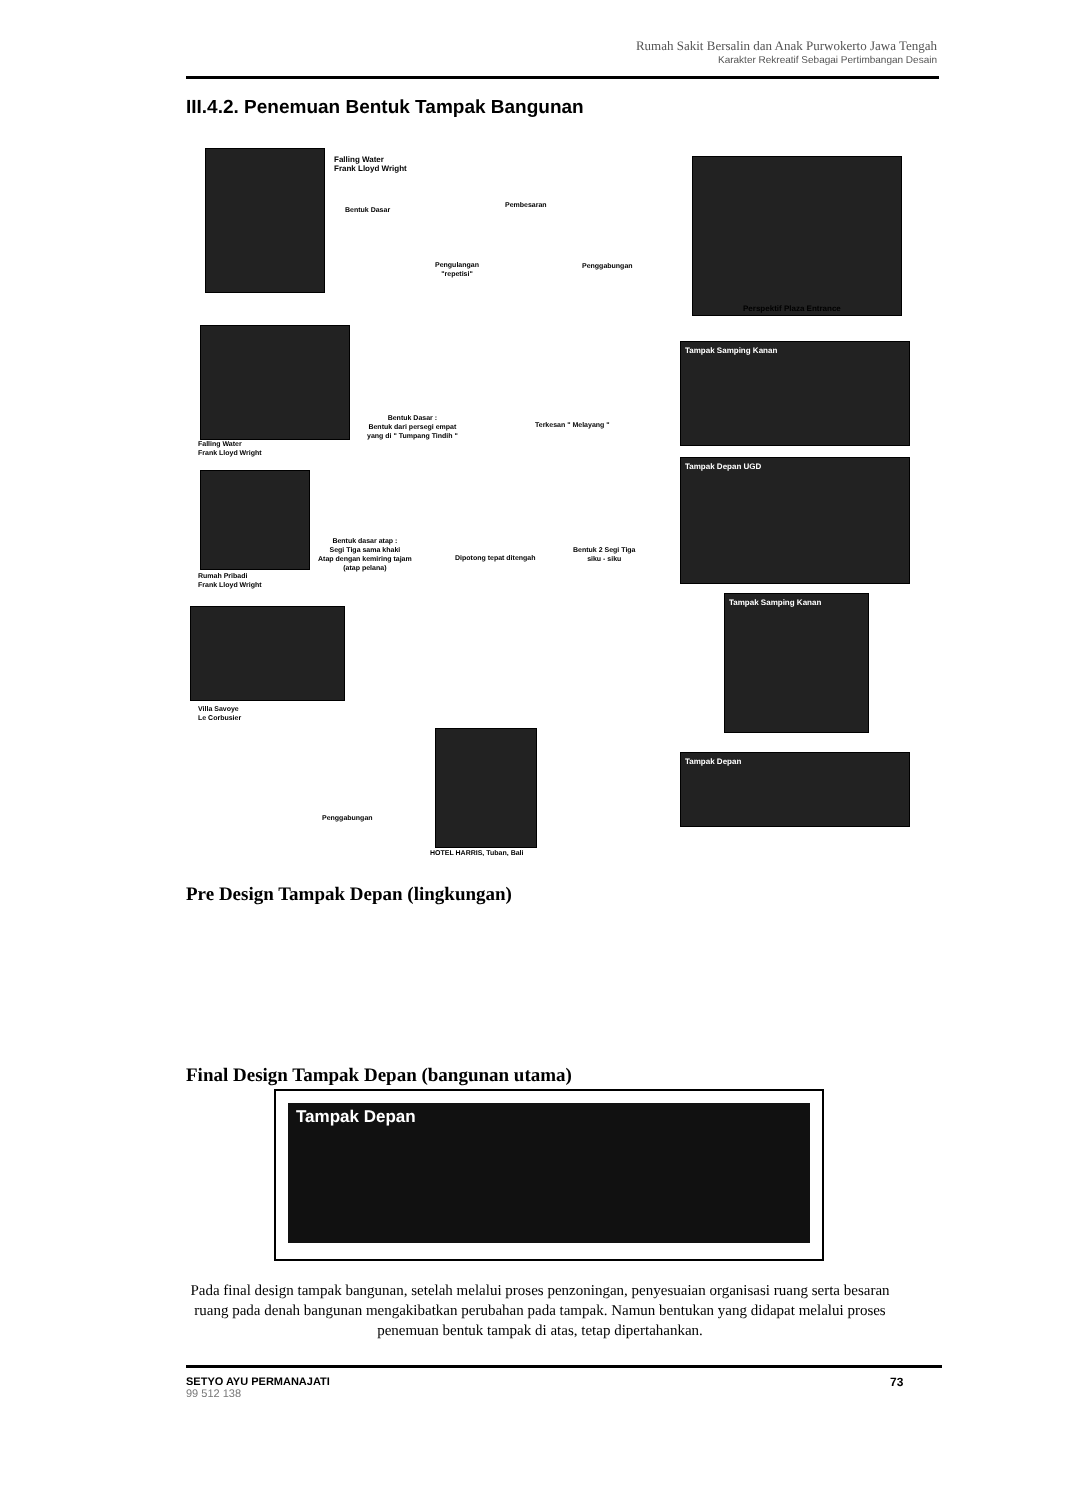Rumah Sakit Bersalin dan Anak Purwokerto Jawa Tengah
Karakter Rekreatif Sebagai Pertimbangan Desain
III.4.2. Penemuan Bentuk Tampak Bangunan
Falling Water
Frank Lloyd Wright
Bentuk Dasar
Pembesaran
Pengulangan
"repetisi"
Penggabungan
Perspektif Plaza Entrance
Falling Water
Frank Lloyd Wright
Bentuk Dasar :
Bentuk dari persegi empat
yang di " Tumpang Tindih "
Terkesan " Melayang "
Tampak Samping Kanan
Rumah Pribadi
Frank Lloyd Wright
Bentuk dasar atap :
Segi Tiga sama khaki
Atap dengan kemiring tajam
(atap pelana)
Dipotong tepat ditengah
Bentuk 2 Segi Tiga
siku - siku
Tampak Depan UGD
Villa Savoye
Le Corbusier
Tampak Samping Kanan
Penggabungan
HOTEL HARRIS, Tuban, Bali
Tampak Depan
Pre Design Tampak Depan (lingkungan)
Final Design Tampak Depan (bangunan utama)
Tampak Depan
Pada final design tampak bangunan, setelah melalui proses penzoningan, penyesuaian organisasi ruang serta besaran ruang pada denah bangunan mengakibatkan perubahan pada tampak. Namun bentukan yang didapat melalui proses penemuan bentuk tampak di atas, tetap dipertahankan.
SETYO AYU PERMANAJATI
99 512 138
73